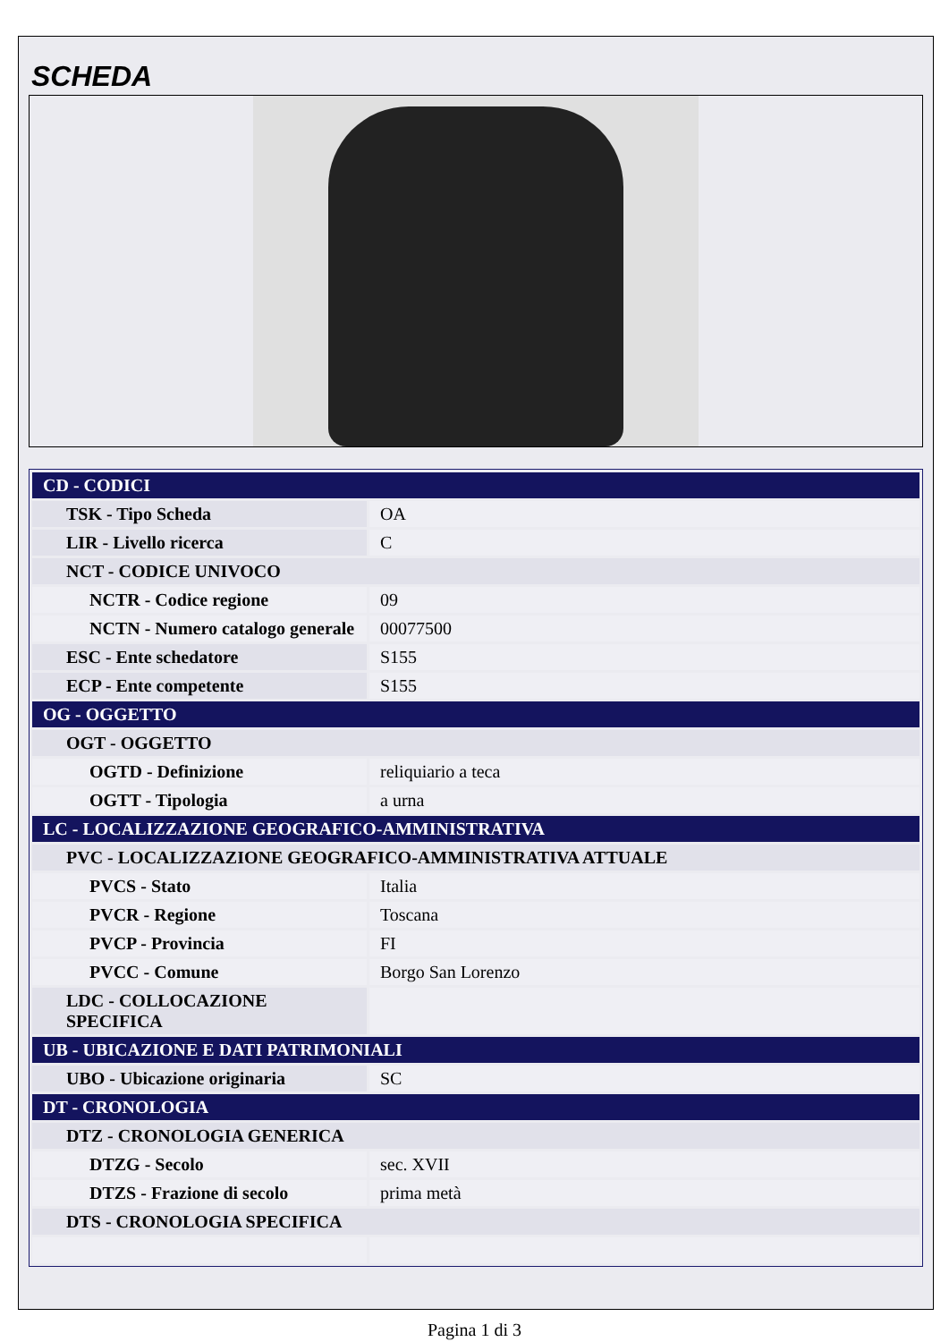SCHEDA
| CD - CODICI | |
| TSK - Tipo Scheda | OA |
| LIR - Livello ricerca | C |
| NCT - CODICE UNIVOCO | |
| NCTR - Codice regione | 09 |
| NCTN - Numero catalogo generale | 00077500 |
| ESC - Ente schedatore | S155 |
| ECP - Ente competente | S155 |
| OG - OGGETTO | |
| OGT - OGGETTO | |
| OGTD - Definizione | reliquiario a teca |
| OGTT - Tipologia | a urna |
| LC - LOCALIZZAZIONE GEOGRAFICO-AMMINISTRATIVA | |
| PVC - LOCALIZZAZIONE GEOGRAFICO-AMMINISTRATIVA ATTUALE | |
| PVCS - Stato | Italia |
| PVCR - Regione | Toscana |
| PVCP - Provincia | FI |
| PVCC - Comune | Borgo San Lorenzo |
| LDC - COLLOCAZIONE SPECIFICA | |
| UB - UBICAZIONE E DATI PATRIMONIALI | |
| UBO - Ubicazione originaria | SC |
| DT - CRONOLOGIA | |
| DTZ - CRONOLOGIA GENERICA | |
| DTZG - Secolo | sec. XVII |
| DTZS - Frazione di secolo | prima metà |
| DTS - CRONOLOGIA SPECIFICA | |
Pagina 1 di 3